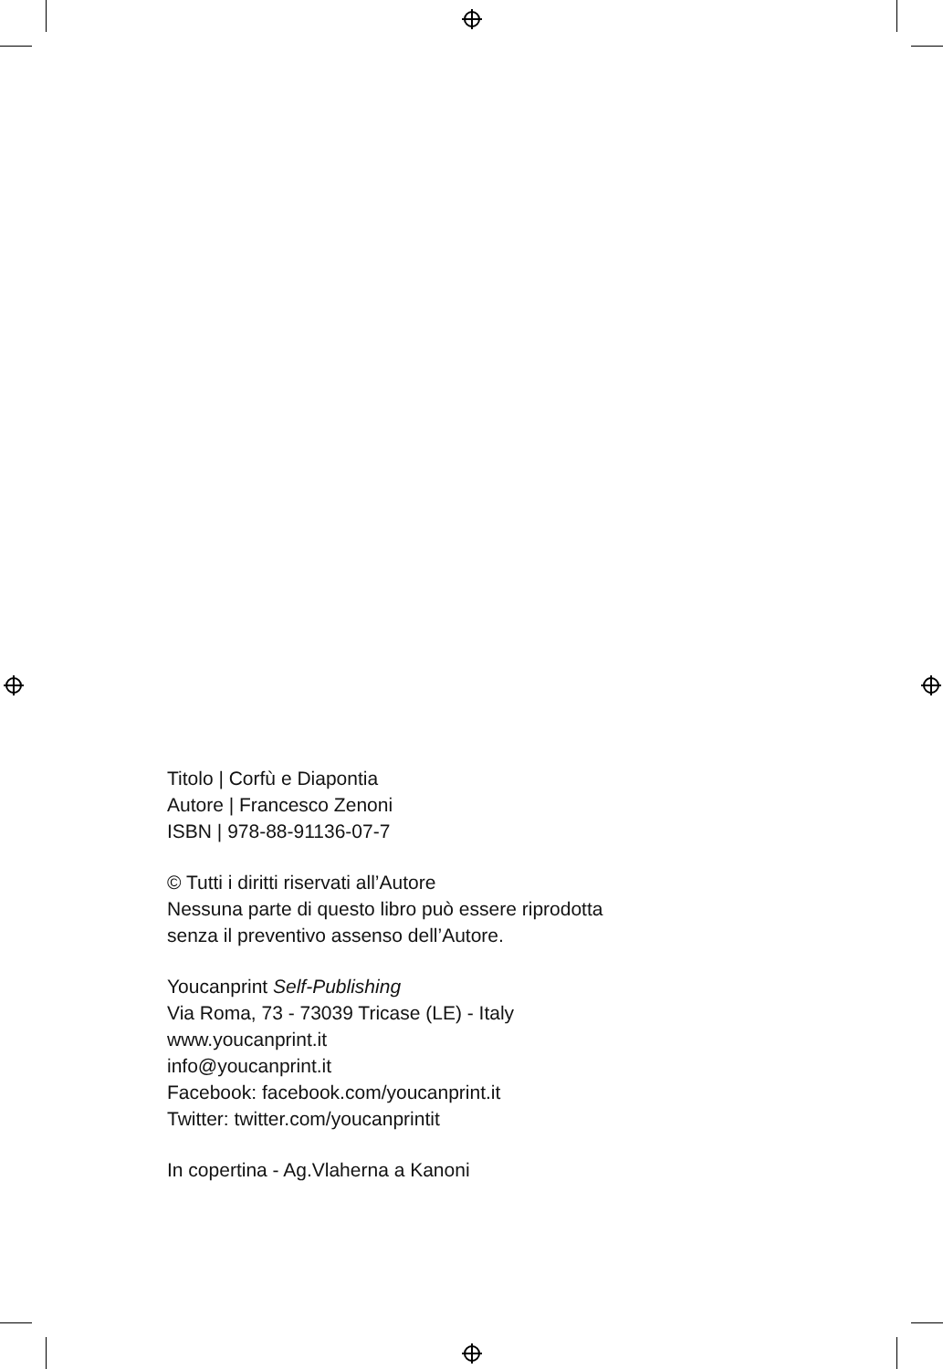Titolo | Corfù e Diapontia
Autore | Francesco Zenoni
ISBN | 978-88-91136-07-7
© Tutti i diritti riservati all’Autore
Nessuna parte di questo libro può essere riprodotta
senza il preventivo assenso dell’Autore.
Youcanprint Self-Publishing
Via Roma, 73 - 73039 Tricase (LE) - Italy
www.youcanprint.it
info@youcanprint.it
Facebook: facebook.com/youcanprint.it
Twitter: twitter.com/youcanprintit
In copertina - Ag.Vlaherna a Kanoni